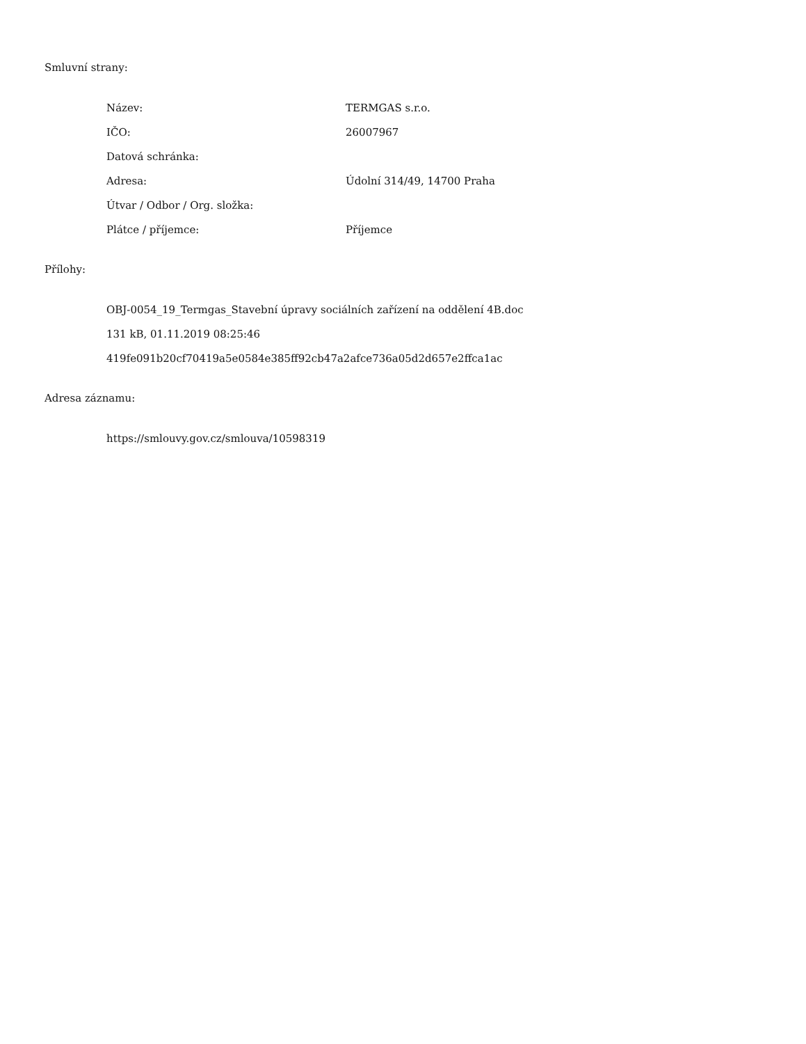Smluvní strany:
| Název: | TERMGAS s.r.o. |
| IČO: | 26007967 |
| Datová schránka: | |
| Adresa: | Údolní 314/49, 14700 Praha |
| Útvar / Odbor / Org. složka: | |
| Plátce / příjemce: | Příjemce |
Přílohy:
OBJ-0054_19_Termgas_Stavební úpravy sociálních zařízení na oddělení 4B.doc
131 kB, 01.11.2019 08:25:46
419fe091b20cf70419a5e0584e385ff92cb47a2afce736a05d2d657e2ffca1ac
Adresa záznamu:
https://smlouvy.gov.cz/smlouva/10598319